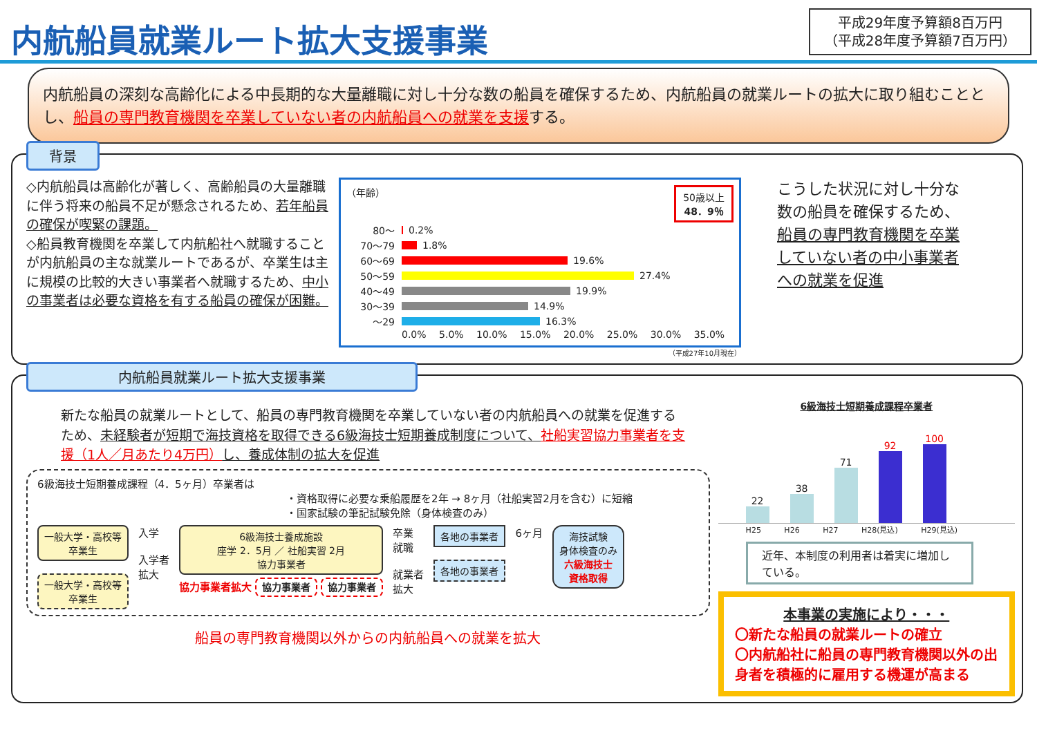内航船員就業ルート拡大支援事業
平成29年度予算額8百万円
（平成28年度予算額7百万円）
内航船員の深刻な高齢化による中長期的な大量離職に対し十分な数の船員を確保するため、内航船員の就業ルートの拡大に取り組むこととし、船員の専門教育機関を卒業していない者の内航船員への就業を支援する。
背景
◇内航船員は高齢化が著しく、高齢船員の大量離職に伴う将来の船員不足が懸念されるため、若年船員の確保が喫緊の課題。
◇船員教育機関を卒業して内航船社へ就職することが内航船員の主な就業ルートであるが、卒業生は主に規模の比較的大きい事業者へ就職するため、中小の事業者は必要な資格を有する船員の確保が困難。
（年齢） 50歳以上
48．9％
80～
0.2%
70～79
1.8%
60～69
19.6%
50～59
27.4%
40～49
19.9%
30～39
14.9%
～29
16.3%
0.0% 5.0% 10.0% 15.0% 20.0% 25.0% 30.0% 35.0%
（平成27年10月現在）
こうした状況に対し十分な数の船員を確保するため、船員の専門教育機関を卒業していない者の中小事業者への就業を促進
内航船員就業ルート拡大支援事業
新たな船員の就業ルートとして、船員の専門教育機関を卒業していない者の内航船員への就業を促進するため、未経験者が短期で海技資格を取得できる6級海技士短期養成制度について、社船実習協力事業者を支援（1人／月あたり4万円）し、養成体制の拡大を促進
6級海技士短期養成課程（4．5ヶ月）卒業者は
・資格取得に必要な乗船履歴を2年 → 8ヶ月（社船実習2月を含む）に短縮
・国家試験の筆記試験免除（身体検査のみ）
一般大学・高校等
卒業生
一般大学・高校等
卒業生
入学
入学者
拡大
6級海技士養成施設
座学 2．5月 ／ 社船実習 2月
協力事業者
協力事業者拡大 協力事業者 協力事業者
卒業
就職
就業者
拡大
各地の事業者
各地の事業者
6ヶ月
海技試験
身体検査のみ
六級海技士
資格取得
船員の専門教育機関以外からの内航船員への就業を拡大
6級海技士短期養成課程卒業者
22
38
71
92
100
H25 H26 H27 H28(見込) H29(見込)
近年、本制度の利用者は着実に増加している。
本事業の実施により・・・
〇新たな船員の就業ルートの確立
〇内航船社に船員の専門教育機関以外の出身者を積極的に雇用する機運が高まる